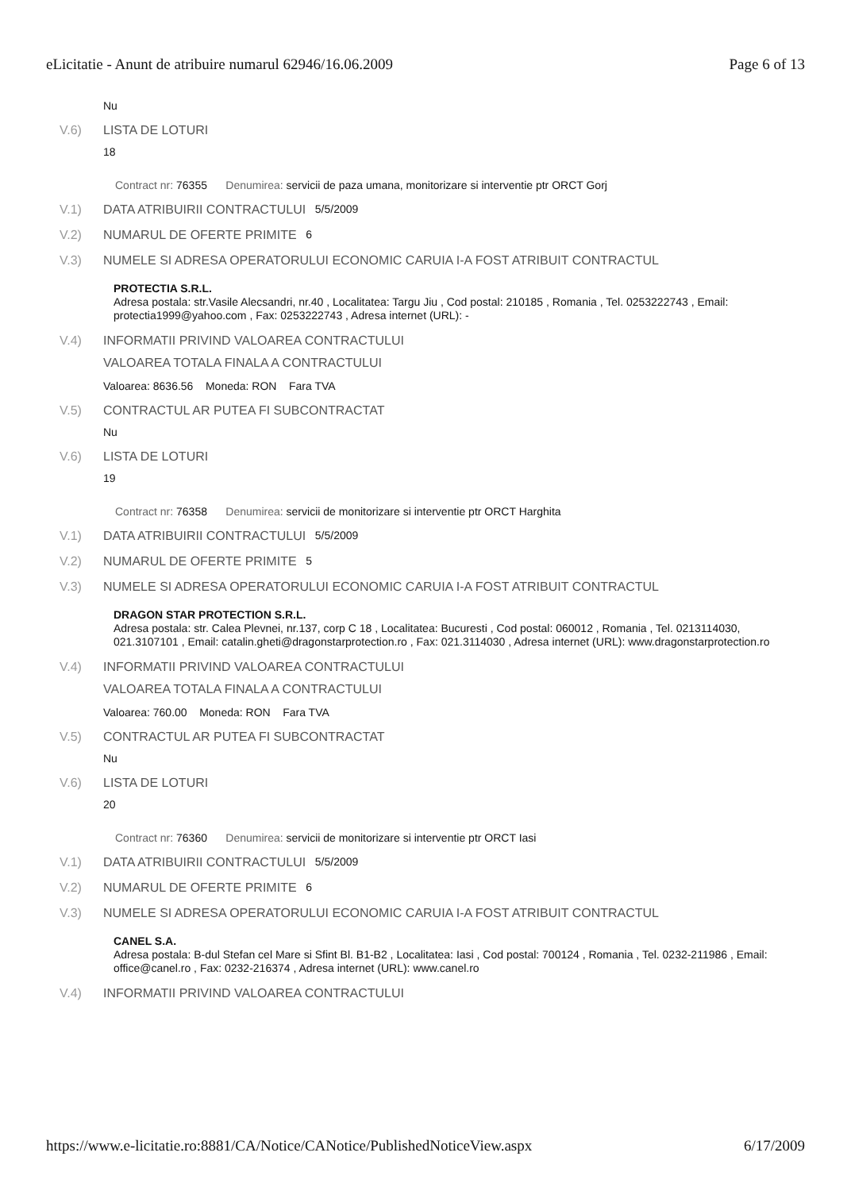eLicitatie - Anunt de atribuire numarul 62946/16.06.2009 Page 6 of 13
Nu
V.6) LISTA DE LOTURI
18
Contract nr: 76355 Denumirea: servicii de paza umana, monitorizare si interventie ptr ORCT Gorj
V.1) DATA ATRIBUIRII CONTRACTULUI 5/5/2009
V.2) NUMARUL DE OFERTE PRIMITE 6
V.3) NUMELE SI ADRESA OPERATORULUI ECONOMIC CARUIA I-A FOST ATRIBUIT CONTRACTUL
PROTECTIA S.R.L.
Adresa postala: str.Vasile Alecsandri, nr.40 , Localitatea: Targu Jiu , Cod postal: 210185 , Romania , Tel. 0253222743 , Email: protectia1999@yahoo.com , Fax: 0253222743 , Adresa internet (URL): -
V.4) INFORMATII PRIVIND VALOAREA CONTRACTULUI
VALOAREA TOTALA FINALA A CONTRACTULUI
Valoarea: 8636.56 Moneda: RON Fara TVA
V.5) CONTRACTUL AR PUTEA FI SUBCONTRACTAT
Nu
V.6) LISTA DE LOTURI
19
Contract nr: 76358 Denumirea: servicii de monitorizare si interventie ptr ORCT Harghita
V.1) DATA ATRIBUIRII CONTRACTULUI 5/5/2009
V.2) NUMARUL DE OFERTE PRIMITE 5
V.3) NUMELE SI ADRESA OPERATORULUI ECONOMIC CARUIA I-A FOST ATRIBUIT CONTRACTUL
DRAGON STAR PROTECTION S.R.L.
Adresa postala: str. Calea Plevnei, nr.137, corp C 18 , Localitatea: Bucuresti , Cod postal: 060012 , Romania , Tel. 0213114030, 021.3107101 , Email: catalin.gheti@dragonstarprotection.ro , Fax: 021.3114030 , Adresa internet (URL): www.dragonstarprotection.ro
V.4) INFORMATII PRIVIND VALOAREA CONTRACTULUI
VALOAREA TOTALA FINALA A CONTRACTULUI
Valoarea: 760.00 Moneda: RON Fara TVA
V.5) CONTRACTUL AR PUTEA FI SUBCONTRACTAT
Nu
V.6) LISTA DE LOTURI
20
Contract nr: 76360 Denumirea: servicii de monitorizare si interventie ptr ORCT Iasi
V.1) DATA ATRIBUIRII CONTRACTULUI 5/5/2009
V.2) NUMARUL DE OFERTE PRIMITE 6
V.3) NUMELE SI ADRESA OPERATORULUI ECONOMIC CARUIA I-A FOST ATRIBUIT CONTRACTUL
CANEL S.A.
Adresa postala: B-dul Stefan cel Mare si Sfint Bl. B1-B2 , Localitatea: Iasi , Cod postal: 700124 , Romania , Tel. 0232-211986 , Email: office@canel.ro , Fax: 0232-216374 , Adresa internet (URL): www.canel.ro
V.4) INFORMATII PRIVIND VALOAREA CONTRACTULUI
https://www.e-licitatie.ro:8881/CA/Notice/CANotice/PublishedNoticeView.aspx 6/17/2009